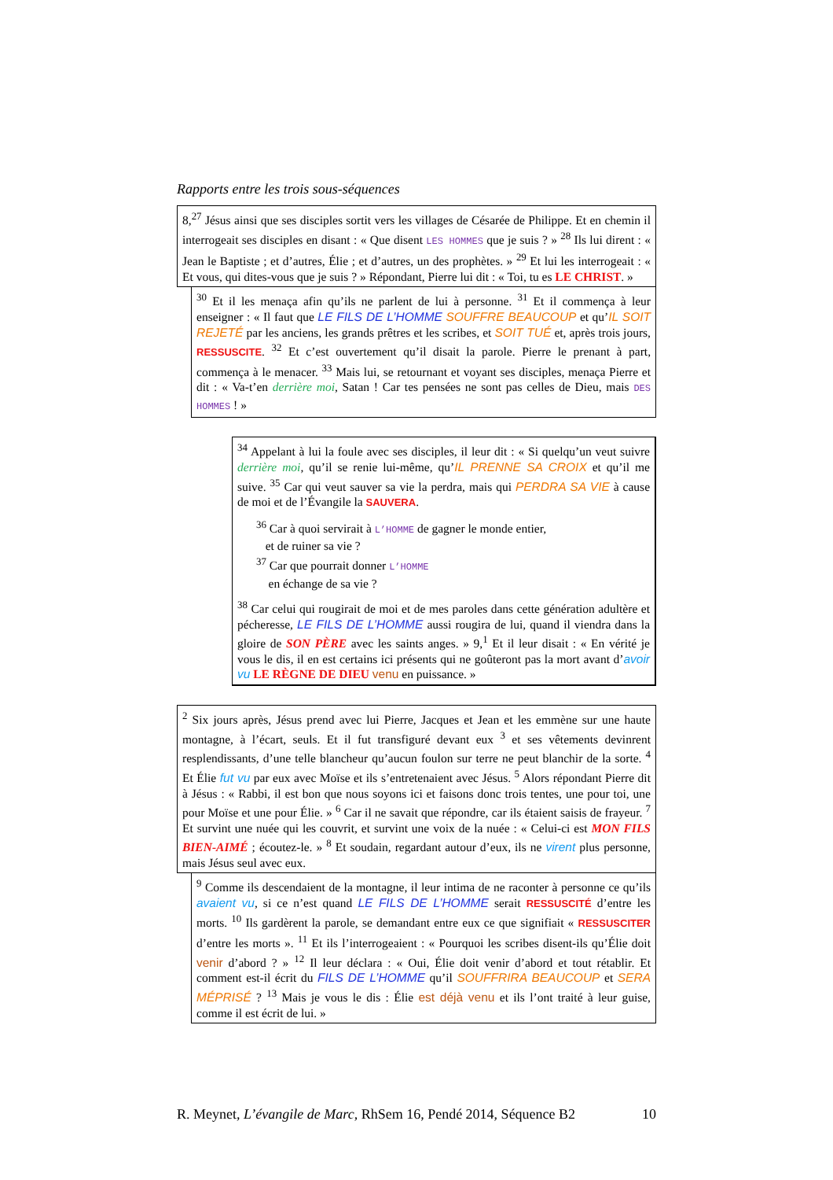Rapports entre les trois sous-séquences
8,<sup>27</sup> Jésus ainsi que ses disciples sortit vers les villages de Césarée de Philippe. Et en chemin il interrogeait ses disciples en disant : « Que disent LES HOMMES que je suis ? » <sup>28</sup> Ils lui dirent : « Jean le Baptiste ; et d’autres, Élie ; et d’autres, un des prophètes. » <sup>29</sup> Et lui les interrogeait : « Et vous, qui dites-vous que je suis ? » Répondant, Pierre lui dit : « Toi, tu es LE CHRIST. »
<sup>30</sup> Et il les menaça afin qu’ils ne parlent de lui à personne. <sup>31</sup> Et il commença à leur enseigner : « Il faut que LE FILS DE L’HOMME SOUFFRE BEAUCOUP et qu’IL SOIT REJETÉ par les anciens, les grands prêtres et les scribes, et SOIT TUÉ et, après trois jours, RESSUSCITE. <sup>32</sup> Et c’est ouvertement qu’il disait la parole. Pierre le prenant à part, commença à le menacer. <sup>33</sup> Mais lui, se retournant et voyant ses disciples, menaça Pierre et dit : « Va-t’en derrière moi, Satan ! Car tes pensées ne sont pas celles de Dieu, mais DES HOMMES ! »
<sup>34</sup> Appelant à lui la foule avec ses disciples, il leur dit : « Si quelqu’un veut suivre derrière moi, qu’il se renie lui-même, qu’IL PRENNE SA CROIX et qu’il me suive. <sup>35</sup> Car qui veut sauver sa vie la perdra, mais qui PERDRA SA VIE à cause de moi et de l’Évangile la SAUVERA.
<sup>36</sup> Car à quoi servirait à L’HOMME de gagner le monde entier,
et de ruiner sa vie ?
<sup>37</sup> Car que pourrait donner L’HOMME
en échange de sa vie ?
<sup>38</sup> Car celui qui rougirait de moi et de mes paroles dans cette génération adultère et pécheresse, LE FILS DE L’HOMME aussi rougira de lui, quand il viendra dans la gloire de SON PÈRE avec les saints anges. » 9,<sup>1</sup> Et il leur disait : « En vérité je vous le dis, il en est certains ici présents qui ne goûteront pas la mort avant d’avoir vu LE RÈGNE DE DIEU venu en puissance. »
<sup>2</sup> Six jours après, Jésus prend avec lui Pierre, Jacques et Jean et les emmène sur une haute montagne, à l’écart, seuls. Et il fut transfiguré devant eux <sup>3</sup> et ses vêtements devinrent resplendissants, d’une telle blancheur qu’aucun foulon sur terre ne peut blanchir de la sorte. <sup>4</sup> Et Élie fut vu par eux avec Moïse et ils s’entretenaient avec Jésus. <sup>5</sup> Alors répondant Pierre dit à Jésus : « Rabbi, il est bon que nous soyons ici et faisons donc trois tentes, une pour toi, une pour Moïse et une pour Élie. » <sup>6</sup> Car il ne savait que répondre, car ils étaient saisis de frayeur. <sup>7</sup> Et survint une nuée qui les couvrit, et survint une voix de la nuée : « Celui-ci est MON FILS BIEN-AIMÉ ; écoutez-le. » <sup>8</sup> Et soudain, regardant autour d’eux, ils ne virent plus personne, mais Jésus seul avec eux.
<sup>9</sup> Comme ils descendaient de la montagne, il leur intima de ne raconter à personne ce qu’ils avaient vu, si ce n’est quand LE FILS DE L’HOMME serait RESSUSCITÉ d’entre les morts. <sup>10</sup> Ils gardèrent la parole, se demandant entre eux ce que signifiait « RESSUSCITER d’entre les morts ». <sup>11</sup> Et ils l’interrogeaient : « Pourquoi les scribes disent-ils qu’Élie doit venir d’abord ? » <sup>12</sup> Il leur déclara : « Oui, Élie doit venir d’abord et tout rétablir. Et comment est-il écrit du FILS DE L’HOMME qu’il SOUFFRIRA BEAUCOUP et SERA MÉPRISÉ ? <sup>13</sup> Mais je vous le dis : Élie est déjà venu et ils l’ont traité à leur guise, comme il est écrit de lui. »
R. Meynet, L’évangile de Marc, RhSem 16, Pendé 2014, Séquence B2 10